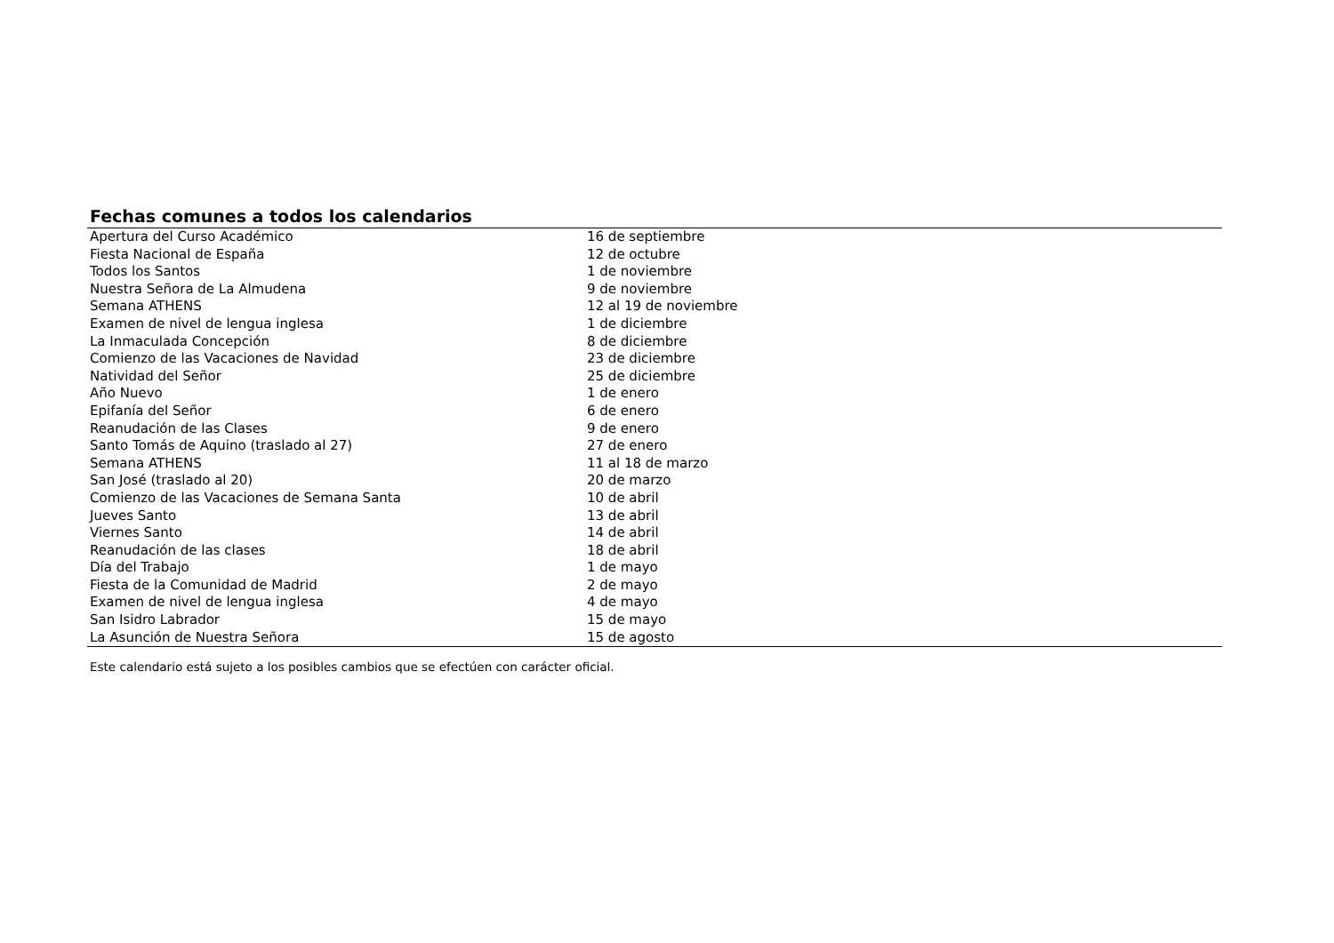Fechas comunes a todos los calendarios
| Apertura del Curso Académico | 16 de septiembre |
| Fiesta Nacional de España | 12 de octubre |
| Todos los Santos | 1 de noviembre |
| Nuestra Señora de La Almudena | 9 de noviembre |
| Semana ATHENS | 12 al 19 de noviembre |
| Examen de nivel de lengua inglesa | 1 de diciembre |
| La Inmaculada Concepción | 8 de diciembre |
| Comienzo de las Vacaciones de Navidad | 23 de diciembre |
| Natividad del Señor | 25 de diciembre |
| Año Nuevo | 1 de enero |
| Epifanía del Señor | 6 de enero |
| Reanudación de las Clases | 9 de enero |
| Santo Tomás de Aquino (traslado al 27) | 27 de enero |
| Semana ATHENS | 11 al 18 de marzo |
| San José (traslado al 20) | 20 de marzo |
| Comienzo de las Vacaciones de Semana Santa | 10 de abril |
| Jueves Santo | 13 de abril |
| Viernes Santo | 14 de abril |
| Reanudación de las clases | 18 de abril |
| Día del Trabajo | 1 de mayo |
| Fiesta de la Comunidad de Madrid | 2 de mayo |
| Examen de nivel de lengua inglesa | 4 de mayo |
| San Isidro Labrador | 15 de mayo |
| La Asunción de Nuestra Señora | 15 de agosto |
Este calendario está sujeto a los posibles cambios que se efectúen con carácter oficial.